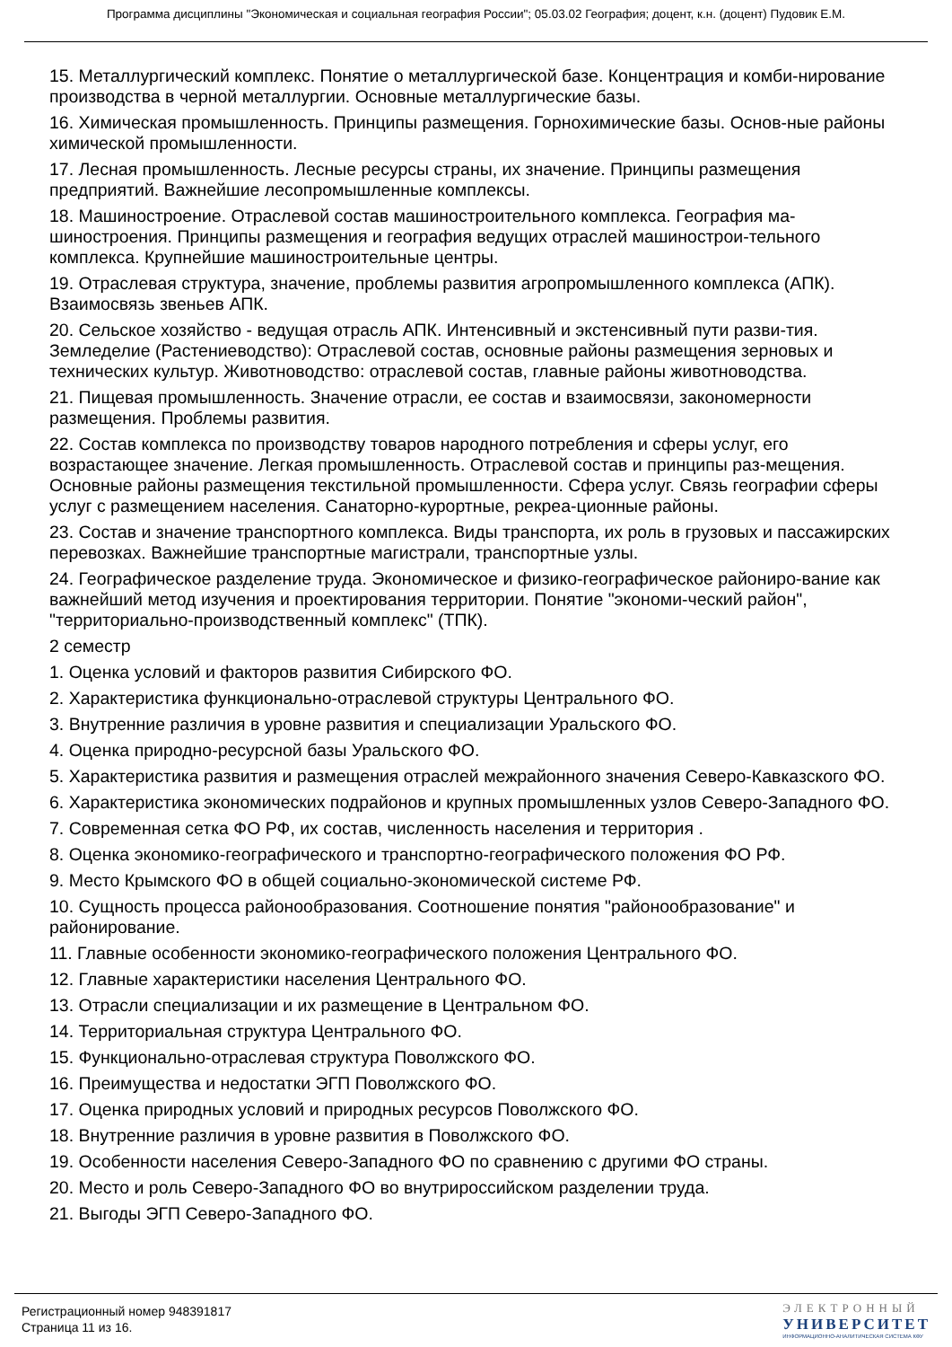Программа дисциплины "Экономическая и социальная география России"; 05.03.02 География; доцент, к.н. (доцент) Пудовик Е.М.
15. Металлургический комплекс. Понятие о металлургической базе. Концентрация и комби-нирование производства в черной металлургии. Основные металлургические базы.
16. Химическая промышленность. Принципы размещения. Горнохимические базы. Основ-ные районы химической промышленности.
17. Лесная промышленность. Лесные ресурсы страны, их значение. Принципы размещения предприятий. Важнейшие лесопромышленные комплексы.
18. Машиностроение. Отраслевой состав машиностроительного комплекса. География ма-шиностроения. Принципы размещения и география ведущих отраслей машинострои-тельного комплекса. Крупнейшие машиностроительные центры.
19. Отраслевая структура, значение, проблемы развития агропромышленного комплекса (АПК). Взаимосвязь звеньев АПК.
20. Сельское хозяйство - ведущая отрасль АПК. Интенсивный и экстенсивный пути разви-тия. Земледелие (Растениеводство): Отраслевой состав, основные районы размещения зерновых и технических культур. Животноводство: отраслевой состав, главные районы животноводства.
21. Пищевая промышленность. Значение отрасли, ее состав и взаимосвязи, закономерности размещения. Проблемы развития.
22. Состав комплекса по производству товаров народного потребления и сферы услуг, его возрастающее значение. Легкая промышленность. Отраслевой состав и принципы раз-мещения. Основные районы размещения текстильной промышленности. Сфера услуг. Связь географии сферы услуг с размещением населения. Санаторно-курортные, рекреа-ционные районы.
23. Состав и значение транспортного комплекса. Виды транспорта, их роль в грузовых и пассажирских перевозках. Важнейшие транспортные магистрали, транспортные узлы.
24. Географическое разделение труда. Экономическое и физико-географическое райониро-вание как важнейший метод изучения и проектирования территории. Понятие "экономи-ческий район", "территориально-производственный комплекс" (ТПК).
2 семестр
1. Оценка условий и факторов развития Сибирского ФО.
2. Характеристика функционально-отраслевой структуры Центрального ФО.
3. Внутренние различия в уровне развития и специализации Уральского ФО.
4. Оценка природно-ресурсной базы Уральского ФО.
5. Характеристика развития и размещения отраслей межрайонного значения Северо-Кавказского ФО.
6. Характеристика экономических подрайонов и крупных промышленных узлов Северо-Западного ФО.
7. Современная сетка ФО РФ, их состав, численность населения и территория .
8. Оценка экономико-географического и транспортно-географического положения ФО РФ.
9. Место Крымского ФО в общей социально-экономической системе РФ.
10. Сущность процесса районообразования. Соотношение понятия "районообразование" и районирование.
11. Главные особенности экономико-географического положения Центрального ФО.
12. Главные характеристики населения Центрального ФО.
13. Отрасли специализации и их размещение в Центральном ФО.
14. Территориальная структура Центрального ФО.
15. Функционально-отраслевая структура Поволжского ФО.
16. Преимущества и недостатки ЭГП Поволжского ФО.
17. Оценка природных условий и природных ресурсов Поволжского ФО.
18. Внутренние различия в уровне развития в Поволжского ФО.
19. Особенности населения Северо-Западного ФО по сравнению с другими ФО страны.
20. Место и роль Северо-Западного ФО во внутрироссийском разделении труда.
21. Выгоды ЭГП Северо-Западного ФО.
Регистрационный номер 948391817
Страница 11 из 16.
ЭЛЕКТРОННЫЙ
УНИВЕРСИТЕТ
ИНФОРМАЦИОННО-АНАЛИТИЧЕСКАЯ СИСТЕМА КФУ